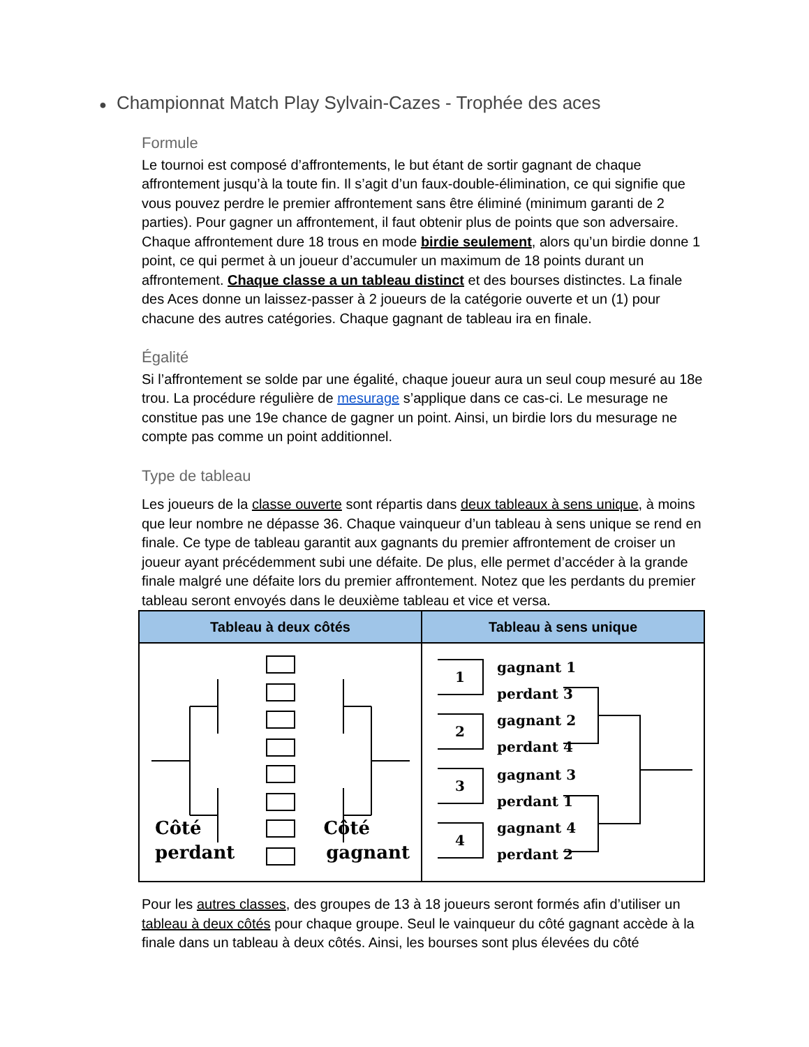● Championnat Match Play Sylvain-Cazes - Trophée des aces
Formule
Le tournoi est composé d’affrontements, le but étant de sortir gagnant de chaque affrontement jusqu’à la toute fin. Il s’agit d’un faux-double-élimination, ce qui signifie que vous pouvez perdre le premier affrontement sans être éliminé (minimum garanti de 2 parties). Pour gagner un affrontement, il faut obtenir plus de points que son adversaire. Chaque affrontement dure 18 trous en mode birdie seulement, alors qu’un birdie donne 1 point, ce qui permet à un joueur d’accumuler un maximum de 18 points durant un affrontement. Chaque classe a un tableau distinct et des bourses distinctes. La finale des Aces donne un laissez-passer à 2 joueurs de la catégorie ouverte et un (1) pour chacune des autres catégories. Chaque gagnant de tableau ira en finale.
Égalité
Si l’affrontement se solde par une égalité, chaque joueur aura un seul coup mesuré au 18e trou. La procédure régulière de mesurage s’applique dans ce cas-ci. Le mesurage ne constitue pas une 19e chance de gagner un point. Ainsi, un birdie lors du mesurage ne compte pas comme un point additionnel.
Type de tableau
Les joueurs de la classe ouverte sont répartis dans deux tableaux à sens unique, à moins que leur nombre ne dépasse 36. Chaque vainqueur d’un tableau à sens unique se rend en finale. Ce type de tableau garantit aux gagnants du premier affrontement de croiser un joueur ayant précédemment subi une défaite. De plus, elle permet d’accéder à la grande finale malgré une défaite lors du premier affrontement. Notez que les perdants du premier tableau seront envoyés dans le deuxième tableau et vice et versa.
| Tableau à deux côtés | Tableau à sens unique |
| --- | --- |
| Côté perdant Côté gagnant | 1 2 3 4 gagnant 1 perdant 3 gagnant 2 perdant 4 gagnant 3 perdant 1 gagnant 4 perdant 2 |
Pour les autres classes, des groupes de 13 à 18 joueurs seront formés afin d’utiliser un tableau à deux côtés pour chaque groupe. Seul le vainqueur du côté gagnant accède à la finale dans un tableau à deux côtés. Ainsi, les bourses sont plus élevées du côté